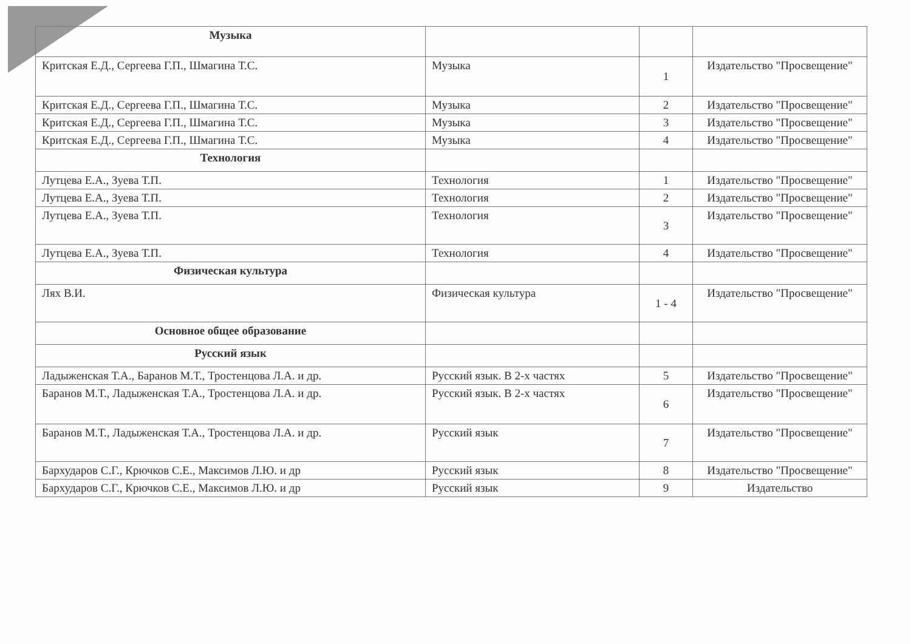| Музыка | | | |
| Критская Е.Д., Сергеева Г.П., Шмагина Т.С. | Музыка | 1 | Издательство "Просвещение" |
| Критская Е.Д., Сергеева Г.П., Шмагина Т.С. | Музыка | 2 | Издательство "Просвещение" |
| Критская Е.Д., Сергеева Г.П., Шмагина Т.С. | Музыка | 3 | Издательство "Просвещение" |
| Критская Е.Д., Сергеева Г.П., Шмагина Т.С. | Музыка | 4 | Издательство "Просвещение" |
| Технология | | | |
| Лутцева Е.А., Зуева Т.П. | Технология | 1 | Издательство "Просвещение" |
| Лутцева Е.А., Зуева Т.П. | Технология | 2 | Издательство "Просвещение" |
| Лутцева Е.А., Зуева Т.П. | Технология | 3 | Издательство "Просвещение" |
| Лутцева Е.А., Зуева Т.П. | Технология | 4 | Издательство "Просвещение" |
| Физическая культура | | | |
| Лях В.И. | Физическая культура | 1 - 4 | Издательство "Просвещение" |
| Основное общее образование | | | |
| Русский язык | | | |
| Ладыженская Т.А., Баранов М.Т., Тростенцова Л.А. и др. | Русский язык. В 2-х частях | 5 | Издательство "Просвещение" |
| Баранов М.Т., Ладыженская Т.А., Тростенцова Л.А. и др. | Русский язык. В 2-х частях | 6 | Издательство "Просвещение" |
| Баранов М.Т., Ладыженская Т.А., Тростенцова Л.А. и др. | Русский язык | 7 | Издательство "Просвещение" |
| Бархударов С.Г., Крючков С.Е., Максимов Л.Ю. и др | Русский язык | 8 | Издательство "Просвещение" |
| Бархударов С.Г., Крючков С.Е., Максимов Л.Ю. и др | Русский язык | 9 | Издательство |